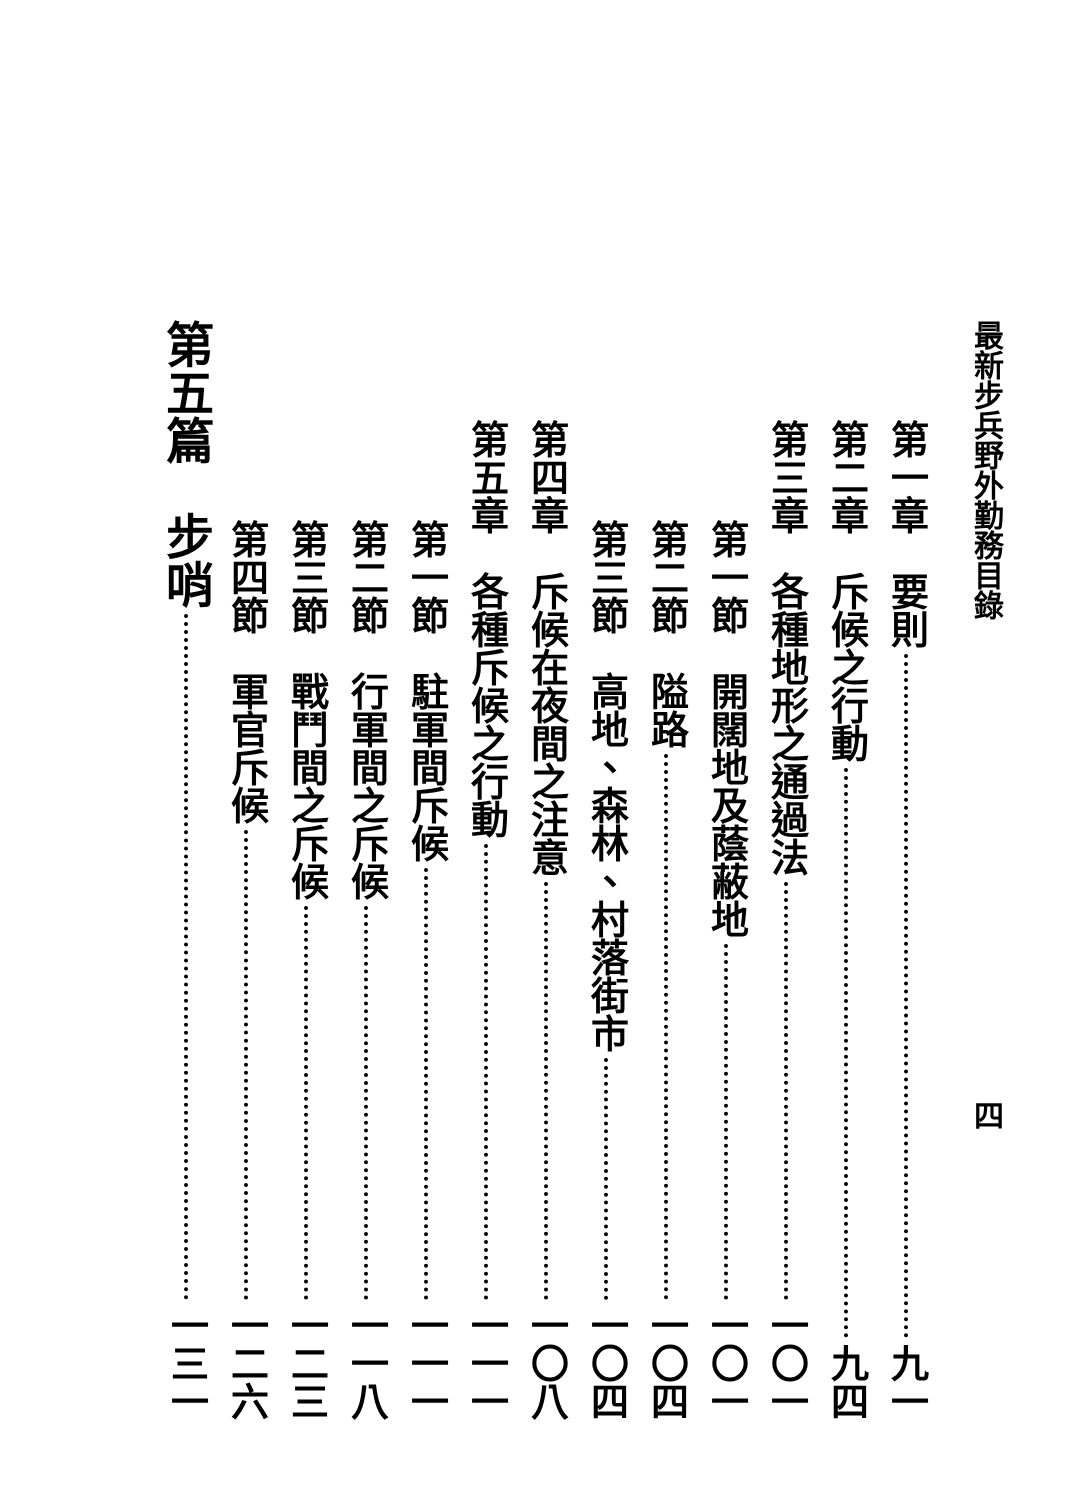最新步兵野外勤務目錄　　　　　　　　　　　　　　　　四
第一章　要則 九一
第二章　斥候之行動 九四
第三章　各種地形之通過法 一〇一
第一節　開闊地及蔭蔽地 一〇一
第二節　隘路 一〇四
第三節　高地、森林、村落街市 一〇四
第四章　斥候在夜間之注意 一〇八
第五章　各種斥候之行動 一一一
第一節　駐軍間斥候 一一一
第二節　行軍間之斥候 一一八
第三節　戰鬥間之斥候 一二三
第四節　軍官斥候 一二六
第五篇　步哨 一三一